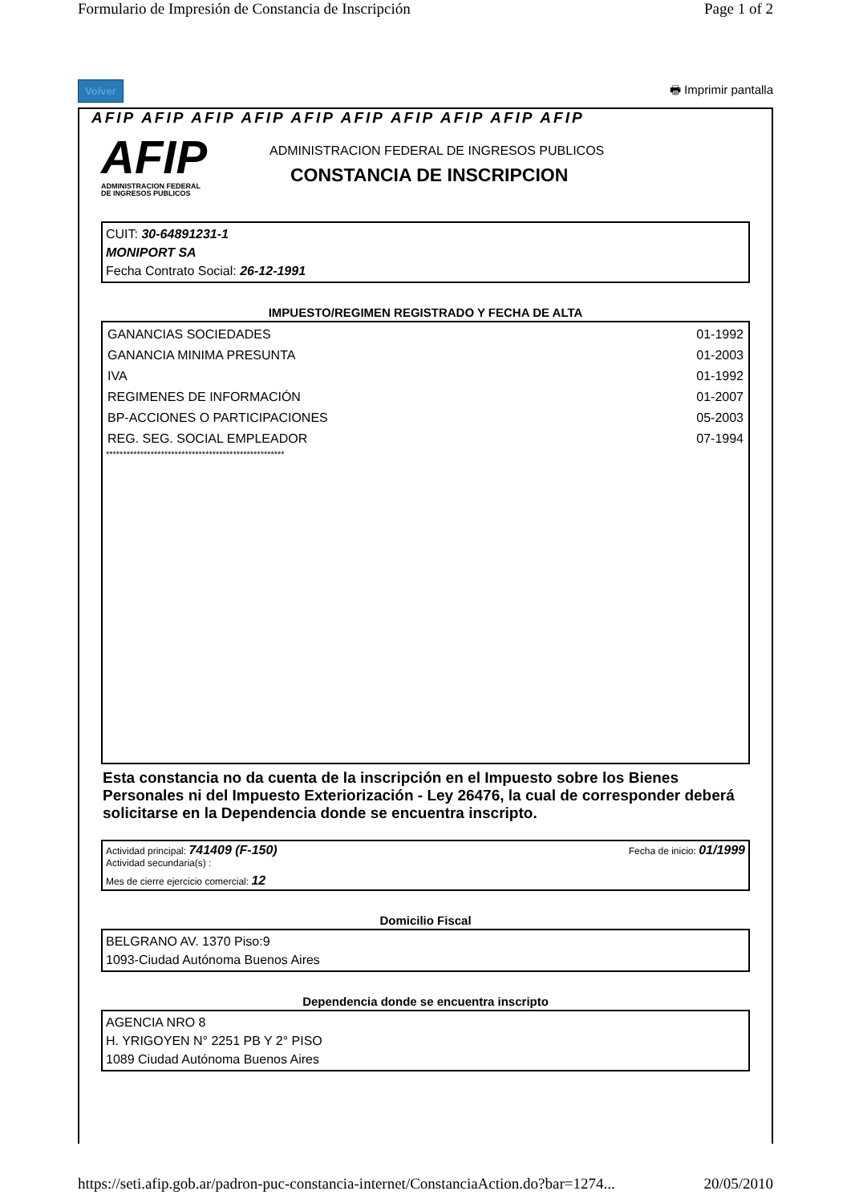Formulario de Impresión de Constancia de Inscripción Page 1 of 2
Volver 🖶 Imprimir pantalla
AFIP AFIP AFIP AFIP AFIP AFIP AFIP AFIP AFIP AFIP
AFIP
ADMINISTRACION FEDERAL
DE INGRESOS PUBLICOS
ADMINISTRACION FEDERAL DE INGRESOS PUBLICOS
CONSTANCIA DE INSCRIPCION
CUIT: 30-64891231-1
MONIPORT SA
Fecha Contrato Social: 26-12-1991
IMPUESTO/REGIMEN REGISTRADO Y FECHA DE ALTA
| GANANCIAS SOCIEDADES | 01-1992 |
| GANANCIA MINIMA PRESUNTA | 01-2003 |
| IVA | 01-1992 |
| REGIMENES DE INFORMACIÓN | 01-2007 |
| BP-ACCIONES O PARTICIPACIONES | 05-2003 |
| REG. SEG. SOCIAL EMPLEADOR | 07-1994 |
****************************************************
Esta constancia no da cuenta de la inscripción en el Impuesto sobre los Bienes Personales ni del Impuesto Exteriorización - Ley 26476, la cual de corresponder deberá solicitarse en la Dependencia donde se encuentra inscripto.
Actividad principal: 741409 (F-150) Fecha de inicio: 01/1999
Actividad secundaria(s) :
Mes de cierre ejercicio comercial: 12
Domicilio Fiscal
BELGRANO AV. 1370 Piso:9
1093-Ciudad Autónoma Buenos Aires
Dependencia donde se encuentra inscripto
AGENCIA NRO 8
H. YRIGOYEN N° 2251 PB Y 2° PISO
1089 Ciudad Autónoma Buenos Aires
https://seti.afip.gob.ar/padron-puc-constancia-internet/ConstanciaAction.do?bar=1274... 20/05/2010